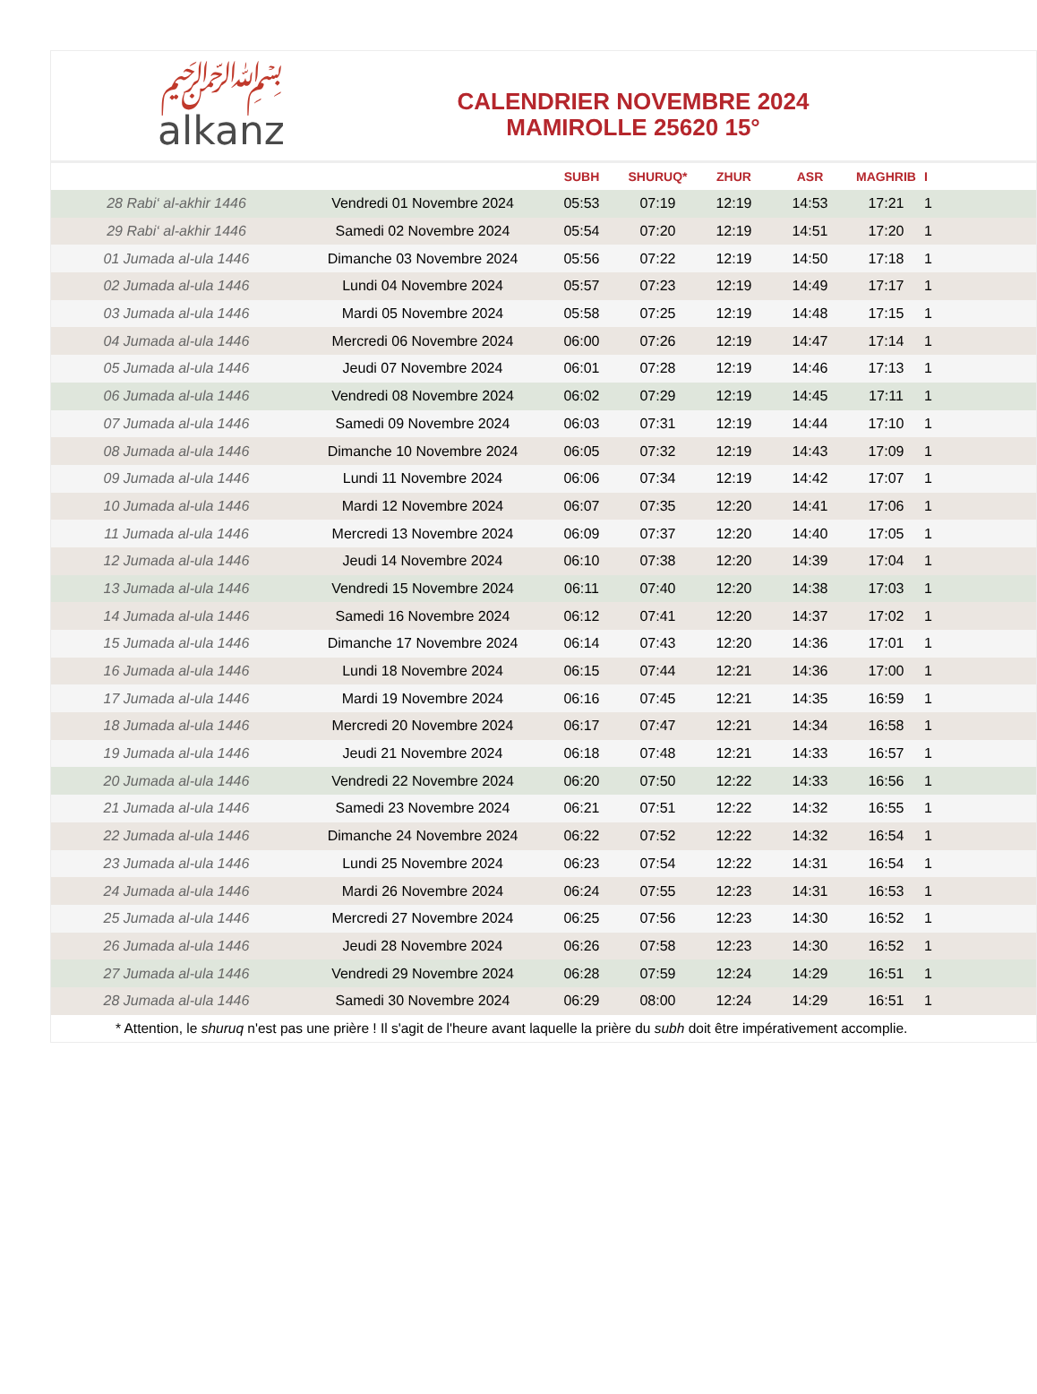﷽
alkanz
CALENDRIER NOVEMBRE 2024
MAMIROLLE 25620 15°
| | | SUBH | SHURUQ* | ZHUR | ASR | MAGHRIB | I |
| --- | --- | --- | --- | --- | --- | --- | --- |
| 28 Rabi‘ al-akhir 1446 | Vendredi 01 Novembre 2024 | 05:53 | 07:19 | 12:19 | 14:53 | 17:21 | 1 |
| 29 Rabi‘ al-akhir 1446 | Samedi 02 Novembre 2024 | 05:54 | 07:20 | 12:19 | 14:51 | 17:20 | 1 |
| 01 Jumada al-ula 1446 | Dimanche 03 Novembre 2024 | 05:56 | 07:22 | 12:19 | 14:50 | 17:18 | 1 |
| 02 Jumada al-ula 1446 | Lundi 04 Novembre 2024 | 05:57 | 07:23 | 12:19 | 14:49 | 17:17 | 1 |
| 03 Jumada al-ula 1446 | Mardi 05 Novembre 2024 | 05:58 | 07:25 | 12:19 | 14:48 | 17:15 | 1 |
| 04 Jumada al-ula 1446 | Mercredi 06 Novembre 2024 | 06:00 | 07:26 | 12:19 | 14:47 | 17:14 | 1 |
| 05 Jumada al-ula 1446 | Jeudi 07 Novembre 2024 | 06:01 | 07:28 | 12:19 | 14:46 | 17:13 | 1 |
| 06 Jumada al-ula 1446 | Vendredi 08 Novembre 2024 | 06:02 | 07:29 | 12:19 | 14:45 | 17:11 | 1 |
| 07 Jumada al-ula 1446 | Samedi 09 Novembre 2024 | 06:03 | 07:31 | 12:19 | 14:44 | 17:10 | 1 |
| 08 Jumada al-ula 1446 | Dimanche 10 Novembre 2024 | 06:05 | 07:32 | 12:19 | 14:43 | 17:09 | 1 |
| 09 Jumada al-ula 1446 | Lundi 11 Novembre 2024 | 06:06 | 07:34 | 12:19 | 14:42 | 17:07 | 1 |
| 10 Jumada al-ula 1446 | Mardi 12 Novembre 2024 | 06:07 | 07:35 | 12:20 | 14:41 | 17:06 | 1 |
| 11 Jumada al-ula 1446 | Mercredi 13 Novembre 2024 | 06:09 | 07:37 | 12:20 | 14:40 | 17:05 | 1 |
| 12 Jumada al-ula 1446 | Jeudi 14 Novembre 2024 | 06:10 | 07:38 | 12:20 | 14:39 | 17:04 | 1 |
| 13 Jumada al-ula 1446 | Vendredi 15 Novembre 2024 | 06:11 | 07:40 | 12:20 | 14:38 | 17:03 | 1 |
| 14 Jumada al-ula 1446 | Samedi 16 Novembre 2024 | 06:12 | 07:41 | 12:20 | 14:37 | 17:02 | 1 |
| 15 Jumada al-ula 1446 | Dimanche 17 Novembre 2024 | 06:14 | 07:43 | 12:20 | 14:36 | 17:01 | 1 |
| 16 Jumada al-ula 1446 | Lundi 18 Novembre 2024 | 06:15 | 07:44 | 12:21 | 14:36 | 17:00 | 1 |
| 17 Jumada al-ula 1446 | Mardi 19 Novembre 2024 | 06:16 | 07:45 | 12:21 | 14:35 | 16:59 | 1 |
| 18 Jumada al-ula 1446 | Mercredi 20 Novembre 2024 | 06:17 | 07:47 | 12:21 | 14:34 | 16:58 | 1 |
| 19 Jumada al-ula 1446 | Jeudi 21 Novembre 2024 | 06:18 | 07:48 | 12:21 | 14:33 | 16:57 | 1 |
| 20 Jumada al-ula 1446 | Vendredi 22 Novembre 2024 | 06:20 | 07:50 | 12:22 | 14:33 | 16:56 | 1 |
| 21 Jumada al-ula 1446 | Samedi 23 Novembre 2024 | 06:21 | 07:51 | 12:22 | 14:32 | 16:55 | 1 |
| 22 Jumada al-ula 1446 | Dimanche 24 Novembre 2024 | 06:22 | 07:52 | 12:22 | 14:32 | 16:54 | 1 |
| 23 Jumada al-ula 1446 | Lundi 25 Novembre 2024 | 06:23 | 07:54 | 12:22 | 14:31 | 16:54 | 1 |
| 24 Jumada al-ula 1446 | Mardi 26 Novembre 2024 | 06:24 | 07:55 | 12:23 | 14:31 | 16:53 | 1 |
| 25 Jumada al-ula 1446 | Mercredi 27 Novembre 2024 | 06:25 | 07:56 | 12:23 | 14:30 | 16:52 | 1 |
| 26 Jumada al-ula 1446 | Jeudi 28 Novembre 2024 | 06:26 | 07:58 | 12:23 | 14:30 | 16:52 | 1 |
| 27 Jumada al-ula 1446 | Vendredi 29 Novembre 2024 | 06:28 | 07:59 | 12:24 | 14:29 | 16:51 | 1 |
| 28 Jumada al-ula 1446 | Samedi 30 Novembre 2024 | 06:29 | 08:00 | 12:24 | 14:29 | 16:51 | 1 |
| * Attention, le shuruq n'est pas une prière ! Il s'agit de l'heure avant laquelle la prière du subh doit être impérativement accomplie. | | | | | | | |